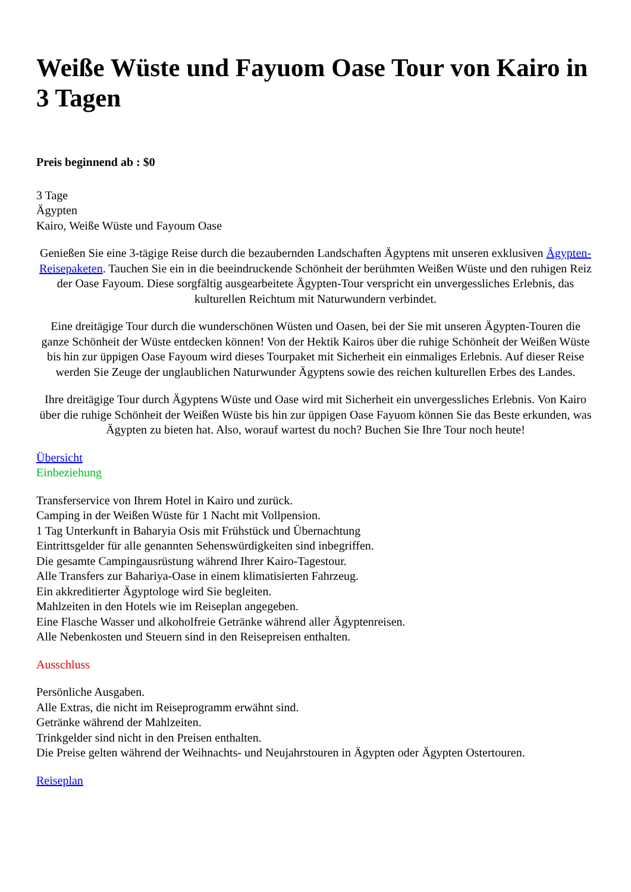Weiße Wüste und Fayuom Oase Tour von Kairo in 3 Tagen
Preis beginnend ab : $0
3 Tage
Ägypten
Kairo, Weiße Wüste und Fayoum Oase
Genießen Sie eine 3-tägige Reise durch die bezaubernden Landschaften Ägyptens mit unseren exklusiven Ägypten-Reisepaketen. Tauchen Sie ein in die beeindruckende Schönheit der berühmten Weißen Wüste und den ruhigen Reiz der Oase Fayoum. Diese sorgfältig ausgearbeitete Ägypten-Tour verspricht ein unvergessliches Erlebnis, das kulturellen Reichtum mit Naturwundern verbindet.
Eine dreitägige Tour durch die wunderschönen Wüsten und Oasen, bei der Sie mit unseren Ägypten-Touren die ganze Schönheit der Wüste entdecken können! Von der Hektik Kairos über die ruhige Schönheit der Weißen Wüste bis hin zur üppigen Oase Fayoum wird dieses Tourpaket mit Sicherheit ein einmaliges Erlebnis. Auf dieser Reise werden Sie Zeuge der unglaublichen Naturwunder Ägyptens sowie des reichen kulturellen Erbes des Landes.
Ihre dreitägige Tour durch Ägyptens Wüste und Oase wird mit Sicherheit ein unvergessliches Erlebnis. Von Kairo über die ruhige Schönheit der Weißen Wüste bis hin zur üppigen Oase Fayuom können Sie das Beste erkunden, was Ägypten zu bieten hat. Also, worauf wartest du noch? Buchen Sie Ihre Tour noch heute!
Übersicht
Einbeziehung
Transferservice von Ihrem Hotel in Kairo und zurück.
Camping in der Weißen Wüste für 1 Nacht mit Vollpension.
1 Tag Unterkunft in Baharyia Osis mit Frühstück und Übernachtung
Eintrittsgelder für alle genannten Sehenswürdigkeiten sind inbegriffen.
Die gesamte Campingausrüstung während Ihrer Kairo-Tagestour.
Alle Transfers zur Bahariya-Oase in einem klimatisierten Fahrzeug.
Ein akkreditierter Ägyptologe wird Sie begleiten.
Mahlzeiten in den Hotels wie im Reiseplan angegeben.
Eine Flasche Wasser und alkoholfreie Getränke während aller Ägyptenreisen.
Alle Nebenkosten und Steuern sind in den Reisepreisen enthalten.
Ausschluss
Persönliche Ausgaben.
Alle Extras, die nicht im Reiseprogramm erwähnt sind.
Getränke während der Mahlzeiten.
Trinkgelder sind nicht in den Preisen enthalten.
Die Preise gelten während der Weihnachts- und Neujahrstouren in Ägypten oder Ägypten Ostertouren.
Reiseplan